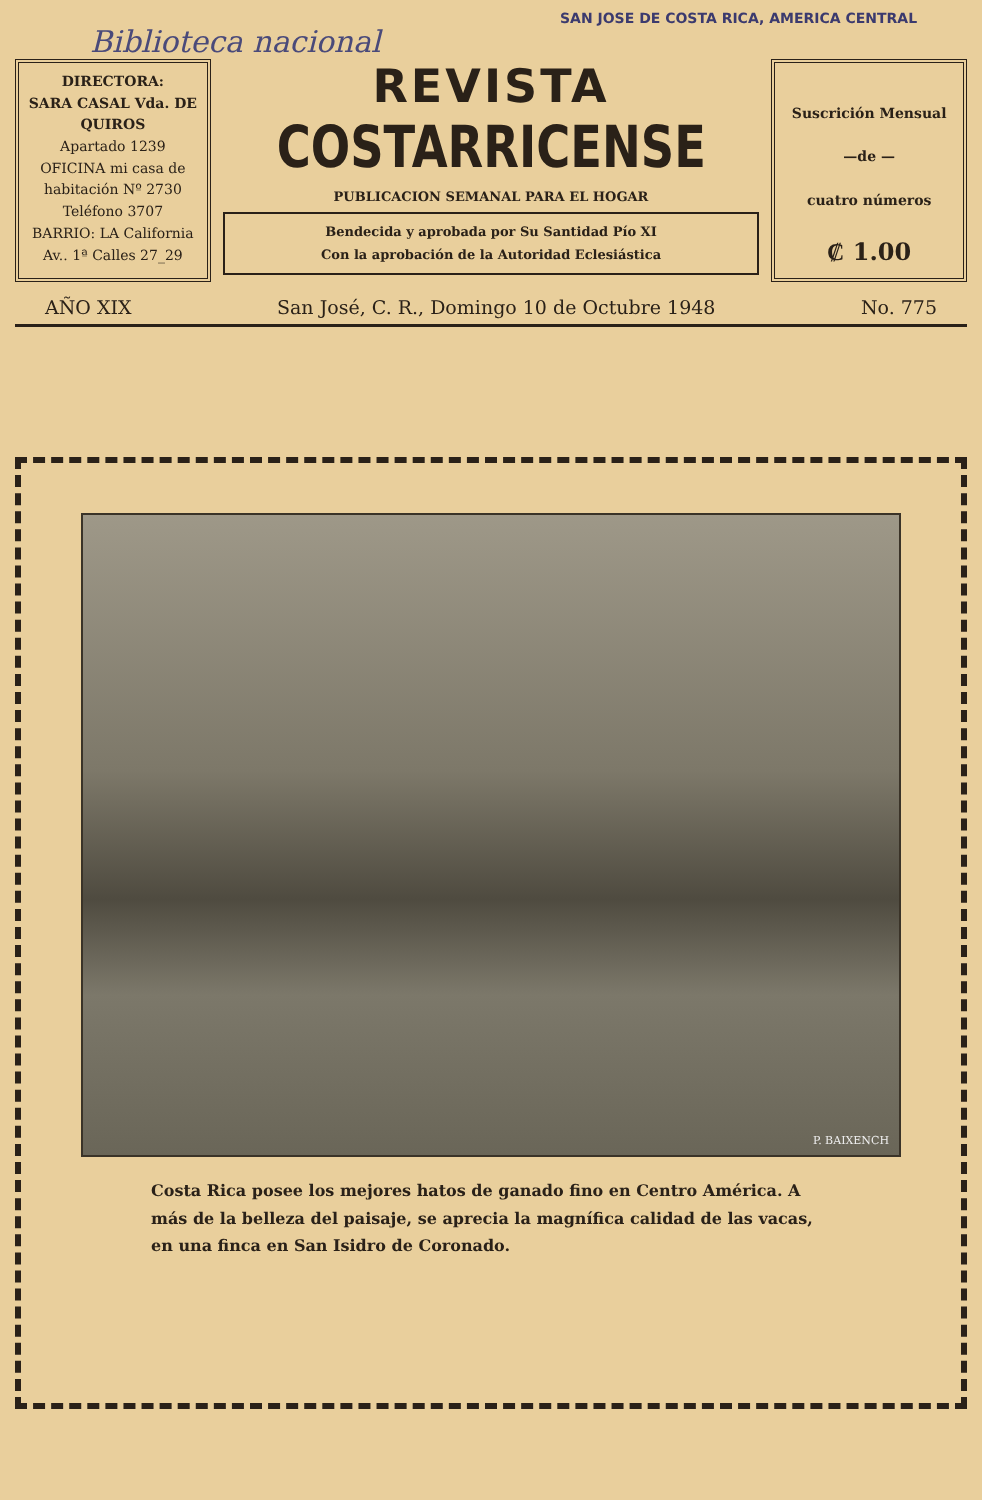SAN JOSE DE COSTA RICA, AMERICA CENTRAL
Biblioteca nacional
DIRECTORA:
SARA CASAL Vda. DE QUIROS
Apartado 1239
OFICINA mi casa de
habitación Nº 2730
Teléfono 3707
BARRIO: LA California
Av.. 1ª Calles 27_29
REVISTA
COSTARRICENSE
PUBLICACION SEMANAL PARA EL HOGAR
Bendecida y aprobada por Su Santidad Pío XI
Con la aprobación de la Autoridad Eclesiástica
Suscrición Mensual
—de —
cuatro números
₡ 1.00
AÑO XIX San José, C. R., Domingo 10 de Octubre 1948 No. 775
P. BAIXENCH
Costa Rica posee los mejores hatos de ganado fino en Centro América. A más de la belleza del paisaje, se aprecia la magnífica calidad de las vacas, en una finca en San Isidro de Coronado.